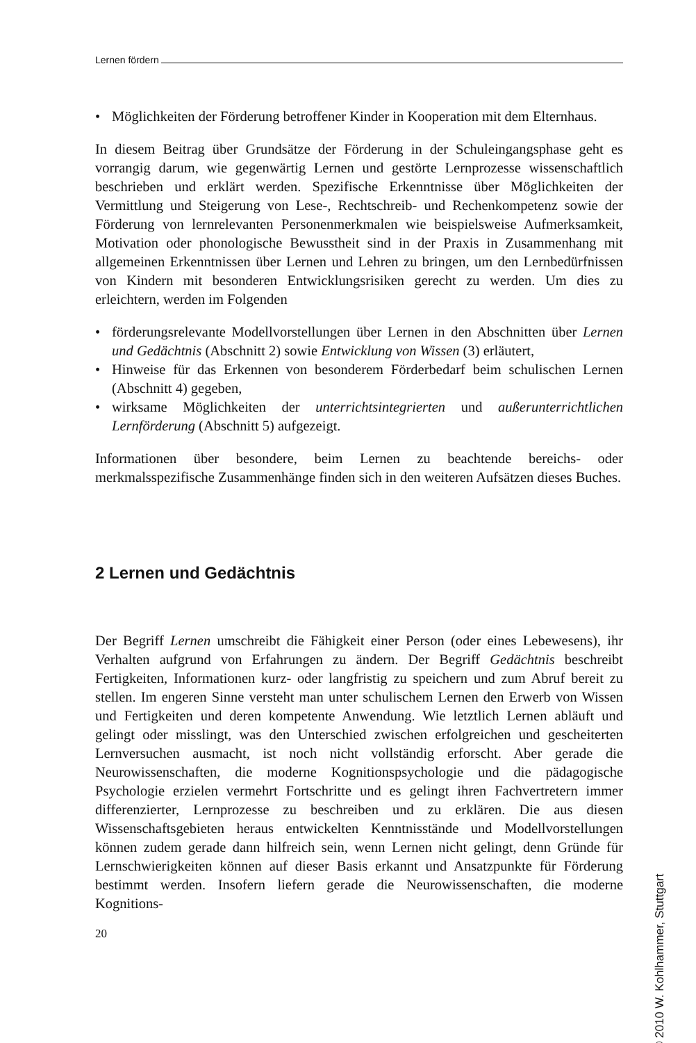Lernen fördern
• Möglichkeiten der Förderung betroffener Kinder in Kooperation mit dem Elternhaus.
In diesem Beitrag über Grundsätze der Förderung in der Schuleingangsphase geht es vorrangig darum, wie gegenwärtig Lernen und gestörte Lernprozesse wissenschaftlich beschrieben und erklärt werden. Spezifische Erkenntnisse über Möglichkeiten der Vermittlung und Steigerung von Lese-, Rechtschreib- und Rechenkompetenz sowie der Förderung von lernrelevanten Personenmerkmalen wie beispielsweise Aufmerksamkeit, Motivation oder phonologische Bewusstheit sind in der Praxis in Zusammenhang mit allgemeinen Erkenntnissen über Lernen und Lehren zu bringen, um den Lernbedürfnissen von Kindern mit besonderen Entwicklungsrisiken gerecht zu werden. Um dies zu erleichtern, werden im Folgenden
• förderungsrelevante Modellvorstellungen über Lernen in den Abschnitten über Lernen und Gedächtnis (Abschnitt 2) sowie Entwicklung von Wissen (3) erläutert,
• Hinweise für das Erkennen von besonderem Förderbedarf beim schulischen Lernen (Abschnitt 4) gegeben,
• wirksame Möglichkeiten der unterrichtsintegrierten und außerunterrichtlichen Lernförderung (Abschnitt 5) aufgezeigt.
Informationen über besondere, beim Lernen zu beachtende bereichs- oder merkmalsspezifische Zusammenhänge finden sich in den weiteren Aufsätzen dieses Buches.
2 Lernen und Gedächtnis
Der Begriff Lernen umschreibt die Fähigkeit einer Person (oder eines Lebewesens), ihr Verhalten aufgrund von Erfahrungen zu ändern. Der Begriff Gedächtnis beschreibt Fertigkeiten, Informationen kurz- oder langfristig zu speichern und zum Abruf bereit zu stellen. Im engeren Sinne versteht man unter schulischem Lernen den Erwerb von Wissen und Fertigkeiten und deren kompetente Anwendung. Wie letztlich Lernen abläuft und gelingt oder misslingt, was den Unterschied zwischen erfolgreichen und gescheiterten Lernversuchen ausmacht, ist noch nicht vollständig erforscht. Aber gerade die Neurowissenschaften, die moderne Kognitionspsychologie und die pädagogische Psychologie erzielen vermehrt Fortschritte und es gelingt ihren Fachvertretern immer differenzierter, Lernprozesse zu beschreiben und zu erklären. Die aus diesen Wissenschaftsgebieten heraus entwickelten Kenntnisstände und Modellvorstellungen können zudem gerade dann hilfreich sein, wenn Lernen nicht gelingt, denn Gründe für Lernschwierigkeiten können auf dieser Basis erkannt und Ansatzpunkte für Förderung bestimmt werden. Insofern liefern gerade die Neurowissenschaften, die moderne Kognitions-
20
© 2010 W. Kohlhammer, Stuttgart